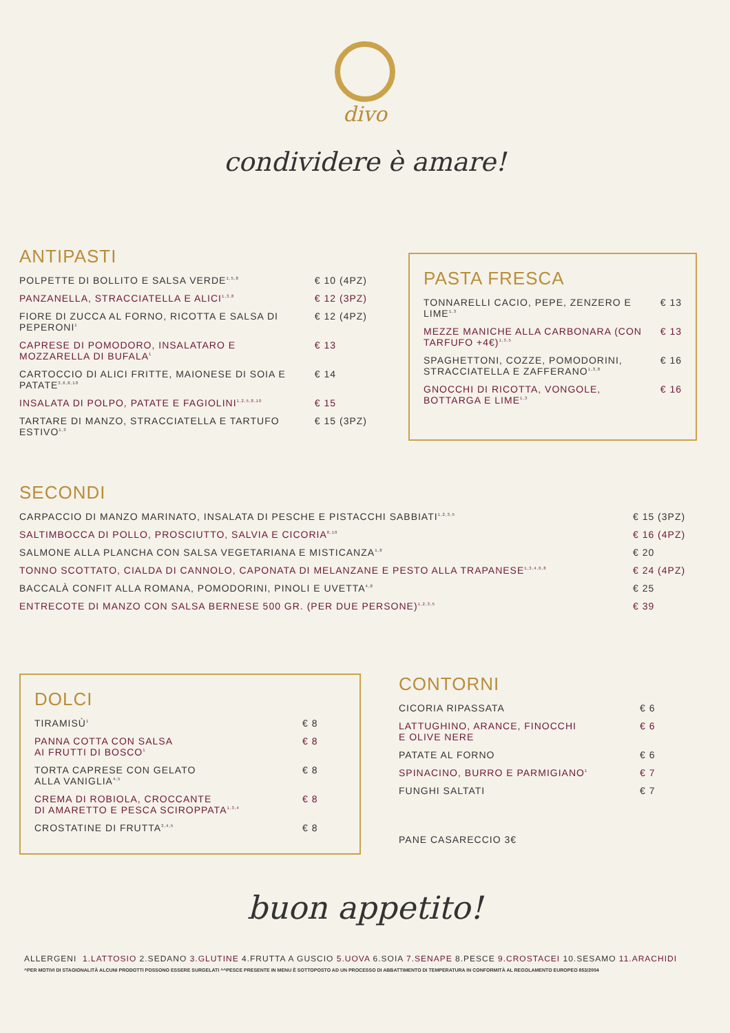divo
condividere è amare!
ANTIPASTI
| POLPETTE DI BOLLITO E SALSA VERDE<sup>1,5,8</sup> | € 10 (4PZ) |
| PANZANELLA, STRACCIATELLA E ALICI<sup>1,3,8</sup> | € 12 (3PZ) |
| FIORE DI ZUCCA AL FORNO, RICOTTA E SALSA DI PEPERONI<sup>1</sup> | € 12 (4PZ) |
| CAPRESE DI POMODORO, INSALATARO E MOZZARELLA DI BUFALA<sup>1</sup> | € 13 |
| CARTOCCIO DI ALICI FRITTE, MAIONESE DI SOIA E PATATE<sup>3,6,8,10</sup> | € 14 |
| INSALATA DI POLPO, PATATE E FAGIOLINI<sup>1,2,5,8,10</sup> | € 15 |
| TARTARE DI MANZO, STRACCIATELLA E TARTUFO ESTIVO<sup>1,3</sup> | € 15 (3PZ) |
PASTA FRESCA
| TONNARELLI CACIO, PEPE, ZENZERO E LIME<sup>1,3</sup> | € 13 |
| MEZZE MANICHE ALLA CARBONARA (CON TARFUFO +4€)<sup>1,3,5</sup> | € 13 |
| SPAGHETTONI, COZZE, POMODORINI, STRACCIATELLA E ZAFFERANO<sup>1,3,8</sup> | € 16 |
| GNOCCHI DI RICOTTA, VONGOLE, BOTTARGA E LIME<sup>1,3</sup> | € 16 |
SECONDI
| CARPACCIO DI MANZO MARINATO, INSALATA DI PESCHE E PISTACCHI SABBIATI<sup>1,2,3,5</sup> | € 15 (3PZ) |
| SALTIMBOCCA DI POLLO, PROSCIUTTO, SALVIA E CICORIA<sup>8,10</sup> | € 16 (4PZ) |
| SALMONE ALLA PLANCHA CON SALSA VEGETARIANA E MISTICANZA<sup>1,8</sup> | € 20 |
| TONNO SCOTTATO, CIALDA DI CANNOLO, CAPONATA DI MELANZANE E PESTO ALLA TRAPANESE<sup>1,3,4,6,8</sup> | € 24 (4PZ) |
| BACCALÀ CONFIT ALLA ROMANA, POMODORINI, PINOLI E UVETTA<sup>4,8</sup> | € 25 |
| ENTRECOTE DI MANZO CON SALSA BERNESE 500 GR. (PER DUE PERSONE)<sup>1,2,3,5</sup> | € 39 |
DOLCI
| TIRAMISÙ<sup>1</sup> | € 8 |
| PANNA COTTA CON SALSA AI FRUTTI DI BOSCO<sup>1</sup> | € 8 |
| TORTA CAPRESE CON GELATO ALLA VANIGLIA<sup>4,5</sup> | € 8 |
| CREMA DI ROBIOLA, CROCCANTE DI AMARETTO E PESCA SCIROPPATA<sup>1,3,4</sup> | € 8 |
| CROSTATINE DI FRUTTA<sup>3,4,5</sup> | € 8 |
CONTORNI
| CICORIA RIPASSATA | € 6 |
| LATTUGHINO, ARANCE, FINOCCHI E OLIVE NERE | € 6 |
| PATATE AL FORNO | € 6 |
| SPINACINO, BURRO E PARMIGIANO<sup>1</sup> | € 7 |
| FUNGHI SALTATI | € 7 |
PANE CASARECCIO 3€
buon appetito!
ALLERGENI 1.LATTOSIO 2.SEDANO 3.GLUTINE 4.FRUTTA A GUSCIO 5.UOVA 6.SOIA 7.SENAPE 8.PESCE 9.CROSTACEI 10.SESAMO 11.ARACHIDI
^PER MOTIVI DI STAGIONALITÀ ALCUNI PRODOTTI POSSONO ESSERE SURGELATI ^^PESCE PRESENTE IN MENU È SOTTOPOSTO AD UN PROCESSO DI ABBATTIMENTO DI TEMPERATURA IN CONFORMITÀ AL REGOLAMENTO EUROPEO 853/2004